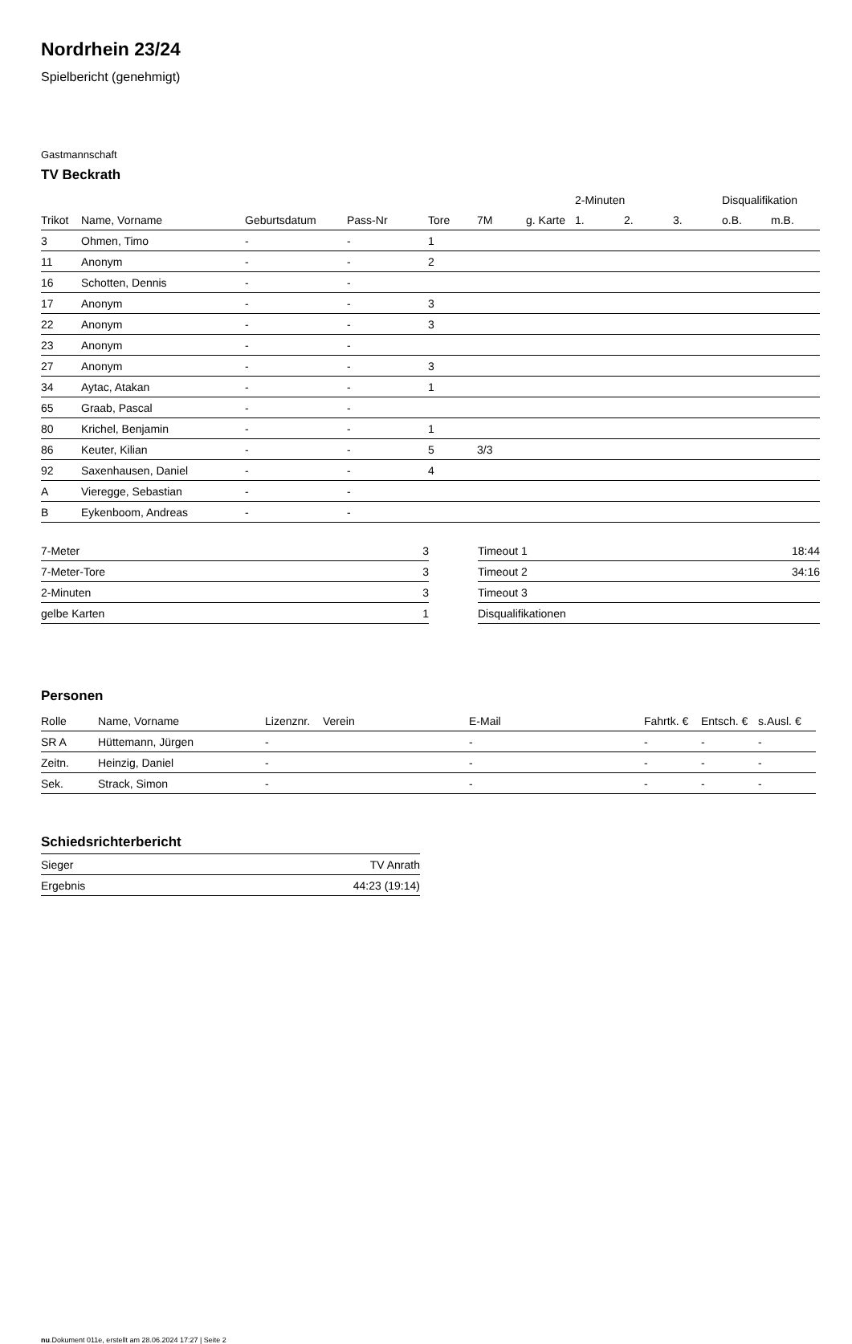Nordrhein 23/24
Spielbericht (genehmigt)
Gastmannschaft
TV Beckrath
| | | | | | | | 2-Minuten | | | Disqualifikation | |
| --- | --- | --- | --- | --- | --- | --- | --- | --- | --- | --- | --- |
| Trikot | Name, Vorname | Geburtsdatum | Pass-Nr | Tore | 7M | g. Karte | 1. | 2. | 3. | o.B. | m.B. |
| 3 | Ohmen, Timo | - | - | 1 | | | | | | | |
| 11 | Anonym | - | - | 2 | | | | | | | |
| 16 | Schotten, Dennis | - | - | | | | | | | | |
| 17 | Anonym | - | - | 3 | | | | | | | |
| 22 | Anonym | - | - | 3 | | | | | | | |
| 23 | Anonym | - | - | | | | | | | | |
| 27 | Anonym | - | - | 3 | | | | | | | |
| 34 | Aytac, Atakan | - | - | 1 | | | | | | | |
| 65 | Graab, Pascal | - | - | | | | | | | | |
| 80 | Krichel, Benjamin | - | - | 1 | | | | | | | |
| 86 | Keuter, Kilian | - | - | 5 | 3/3 | | | | | | |
| 92 | Saxenhausen, Daniel | - | - | 4 | | | | | | | |
| A | Vieregge, Sebastian | - | - | | | | | | | | |
| B | Eykenboom, Andreas | - | - | | | | | | | | |
| 7-Meter | 3 |
| 7-Meter-Tore | 3 |
| 2-Minuten | 3 |
| gelbe Karten | 1 |
| Timeout 1 | 18:44 |
| Timeout 2 | 34:16 |
| Timeout 3 | |
| Disqualifikationen | |
Personen
| Rolle | Name, Vorname | Lizenznr. | Verein | E-Mail | Fahrtk. € | Entsch. € | s.Ausl. € |
| --- | --- | --- | --- | --- | --- | --- | --- |
| SR A | Hüttemann, Jürgen | - | | - | - | - | - |
| Zeitn. | Heinzig, Daniel | - | | - | - | - | - |
| Sek. | Strack, Simon | - | | - | - | - | - |
Schiedsrichterbericht
| Sieger | TV Anrath |
| Ergebnis | 44:23 (19:14) |
nu.Dokument 011e, erstellt am 28.06.2024 17:27 | Seite 2